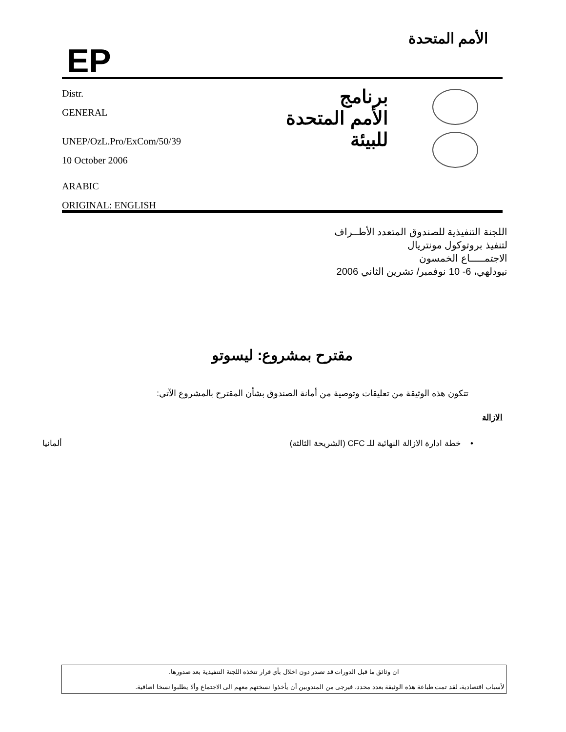EP
الأمم المتحدة
Distr.
GENERAL
UNEP/OzL.Pro/ExCom/50/39
10 October 2006
ARABIC
ORIGINAL: ENGLISH
برنامج
الأمم المتحدة
للبيئة
اللجنة التنفيذية للصندوق المتعدد الأطــراف
لتنفيذ بروتوكول مونتريال
الاجتمـــــاع الخمسون
نيودلهي، 6- 10 نوفمبر/ تشرين الثاني 2006
مقترح بمشروع: ليسوتو
تتكون هذه الوثيقة من تعليقات وتوصية من أمانة الصندوق بشأن المقترح بالمشروع الآتي:
الازالة
• خطة ادارة الازالة النهائية للـ CFC (الشريحة الثالثة) ألمانيا
ان وثائق ما قبل الدورات قد تصدر دون اخلال بأي قرار تتخذه اللجنة التنفيذية بعد صدورها.
لأسباب اقتصادية، لقد تمت طباعة هذه الوثيقة بعدد محدد، فيرجى من المندوبين أن يأخذوا نسختهم معهم الى الاجتماع وألا يطلبوا نسخا اضافية.